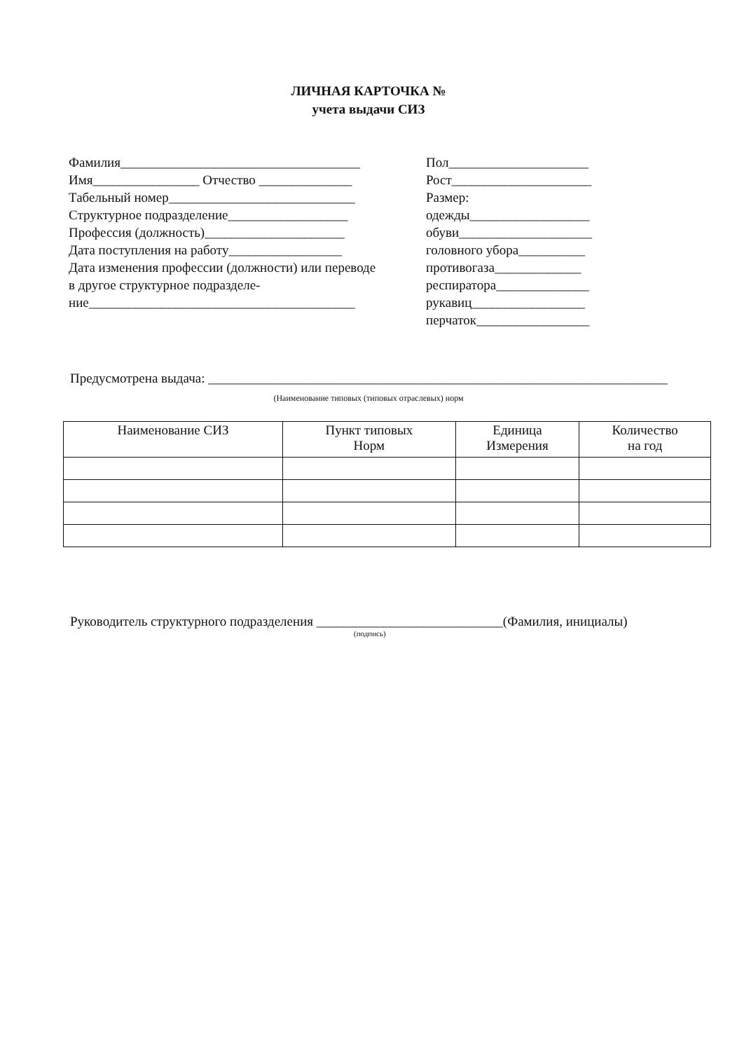ЛИЧНАЯ КАРТОЧКА №
учета выдачи СИЗ
Фамилия____________________________________
Имя________________ Отчество ______________
Табельный номер____________________________
Структурное подразделение__________________
Профессия (должность)_____________________
Дата поступления на работу_________________
Дата изменения профессии (должности) или переводе в другое структурное подразделе-ние________________________________________
Пол_____________________
Рост_____________________
Размер:
одежды__________________
обуви____________________
головного убора__________
противогаза_____________
респиратора______________
рукавиц_________________
перчаток_________________
Предусмотрена выдача: _____________________________________________________________________
(Наименование типовых (типовых отраслевых) норм
| Наименование СИЗ | Пункт типовых Норм | Единица Измерения | Количество на год |
| --- | --- | --- | --- |
Руководитель структурного подразделения ____________________________(Фамилия, инициалы)
(подпись)